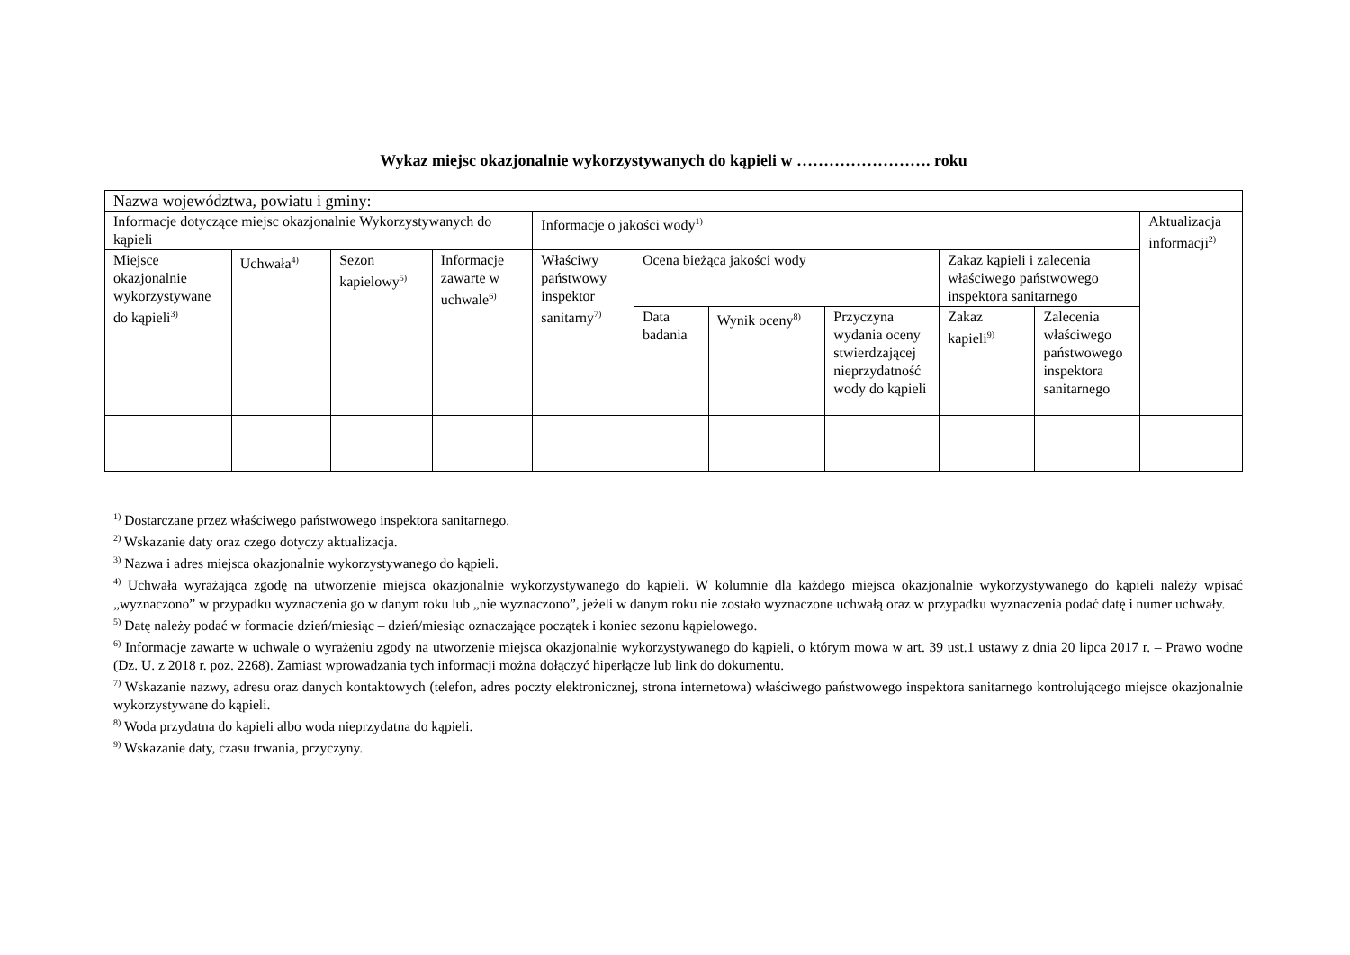Wykaz miejsc okazjonalnie wykorzystywanych do kąpieli w ……………………. roku
| Nazwa województwa, powiatu i gminy: | | | | | | | | | | |
| Informacje dotyczące miejsc okazjonalnie Wykorzystywanych do kąpieli | | | | Informacje o jakości wody<sup>1)</sup> | | | | | | Aktualizacja informacji<sup>2)</sup> |
| Miejsce okazjonalnie wykorzystywane do kąpieli<sup>3)</sup> | Uchwała<sup>4)</sup> | Sezon kapielowy<sup>5)</sup> | Informacje zawarte w uchwale<sup>6)</sup> | Właściwy państwowy inspektor sanitarny<sup>7)</sup> | Ocena bieżąca jakości wody | | | Zakaz kąpieli i zalecenia właściwego państwowego inspektora sanitarnego | | |
| | | | | | Data badania | Wynik oceny<sup>8)</sup> | Przyczyna wydania oceny stwierdzającej nieprzydatność wody do kąpieli | Zakaz kapieli<sup>9)</sup> | Zalecenia właściwego państwowego inspektora sanitarnego | |
<sup>1)</sup> Dostarczane przez właściwego państwowego inspektora sanitarnego.
<sup>2)</sup> Wskazanie daty oraz czego dotyczy aktualizacja.
<sup>3)</sup> Nazwa i adres miejsca okazjonalnie wykorzystywanego do kąpieli.
<sup>4)</sup> Uchwała wyrażająca zgodę na utworzenie miejsca okazjonalnie wykorzystywanego do kąpieli. W kolumnie dla każdego miejsca okazjonalnie wykorzystywanego do kąpieli należy wpisać „wyznaczono” w przypadku wyznaczenia go w danym roku lub „nie wyznaczono”, jeżeli w danym roku nie zostało wyznaczone uchwałą oraz w przypadku wyznaczenia podać datę i numer uchwały.
<sup>5)</sup> Datę należy podać w formacie dzień/miesiąc – dzień/miesiąc oznaczające początek i koniec sezonu kąpielowego.
<sup>6)</sup> Informacje zawarte w uchwale o wyrażeniu zgody na utworzenie miejsca okazjonalnie wykorzystywanego do kąpieli, o którym mowa w art. 39 ust.1 ustawy z dnia 20 lipca 2017 r. – Prawo wodne (Dz. U. z 2018 r. poz. 2268). Zamiast wprowadzania tych informacji można dołączyć hiperłącze lub link do dokumentu.
<sup>7)</sup> Wskazanie nazwy, adresu oraz danych kontaktowych (telefon, adres poczty elektronicznej, strona internetowa) właściwego państwowego inspektora sanitarnego kontrolującego miejsce okazjonalnie wykorzystywane do kąpieli.
<sup>8)</sup> Woda przydatna do kąpieli albo woda nieprzydatna do kąpieli.
<sup>9)</sup> Wskazanie daty, czasu trwania, przyczyny.